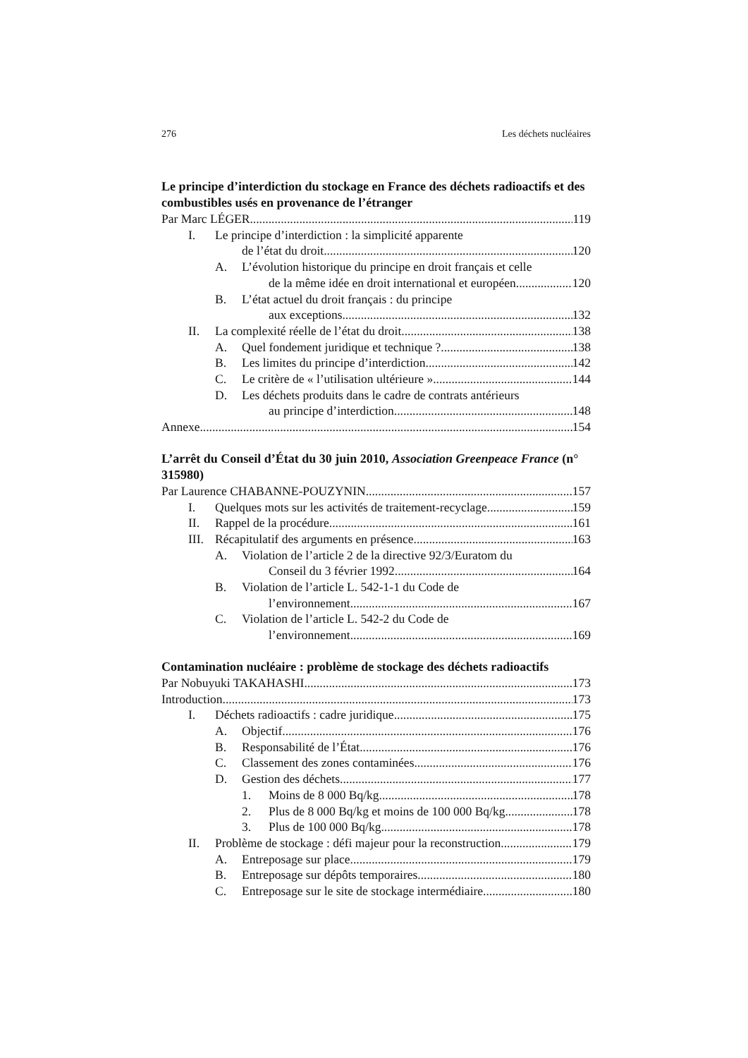276 Les déchets nucléaires
Le principe d’interdiction du stockage en France des déchets radioactifs et des combustibles usés en provenance de l’étranger
Par Marc LÉGER 119
I. Le principe d’interdiction : la simplicité apparente
de l’état du droit 120
A. L’évolution historique du principe en droit français et celle
de la même idée en droit international et européen 120
B. L’état actuel du droit français : du principe
aux exceptions 132
II. La complexité réelle de l’état du droit 138
A. Quel fondement juridique et technique ? 138
B. Les limites du principe d’interdiction 142
C. Le critère de « l’utilisation ultérieure » 144
D. Les déchets produits dans le cadre de contrats antérieurs
au principe d’interdiction 148
Annexe 154
L’arrêt du Conseil d’État du 30 juin 2010, Association Greenpeace France (n° 315980)
Par Laurence CHABANNE-POUZYNIN 157
I. Quelques mots sur les activités de traitement-recyclage 159
II. Rappel de la procédure 161
III.
Récapitulatif des arguments en présence 163
A. Violation de l’article 2 de la directive 92/3/Euratom du
Conseil du 3 février 1992 164
B. Violation de l’article L. 542-1-1 du Code de
l’environnement 167
C. Violation de l’article L. 542-2 du Code de
l’environnement 169
Contamination nucléaire : problème de stockage des déchets radioactifs
Par Nobuyuki TAKAHASHI 173
Introduction 173
I. Déchets radioactifs : cadre juridique 175
A. Objectif 176
B. Responsabilité de l’État 176
C. Classement des zones contaminées 176
D. Gestion des déchets 177
1. Moins de 8 000 Bq/kg 178
2. Plus de 8 000 Bq/kg et moins de 100 000 Bq/kg 178
3. Plus de 100 000 Bq/kg 178
II. Problème de stockage : défi majeur pour la reconstruction 179
A. Entreposage sur place 179
B. Entreposage sur dépôts temporaires 180
C. Entreposage sur le site de stockage intermédiaire 180